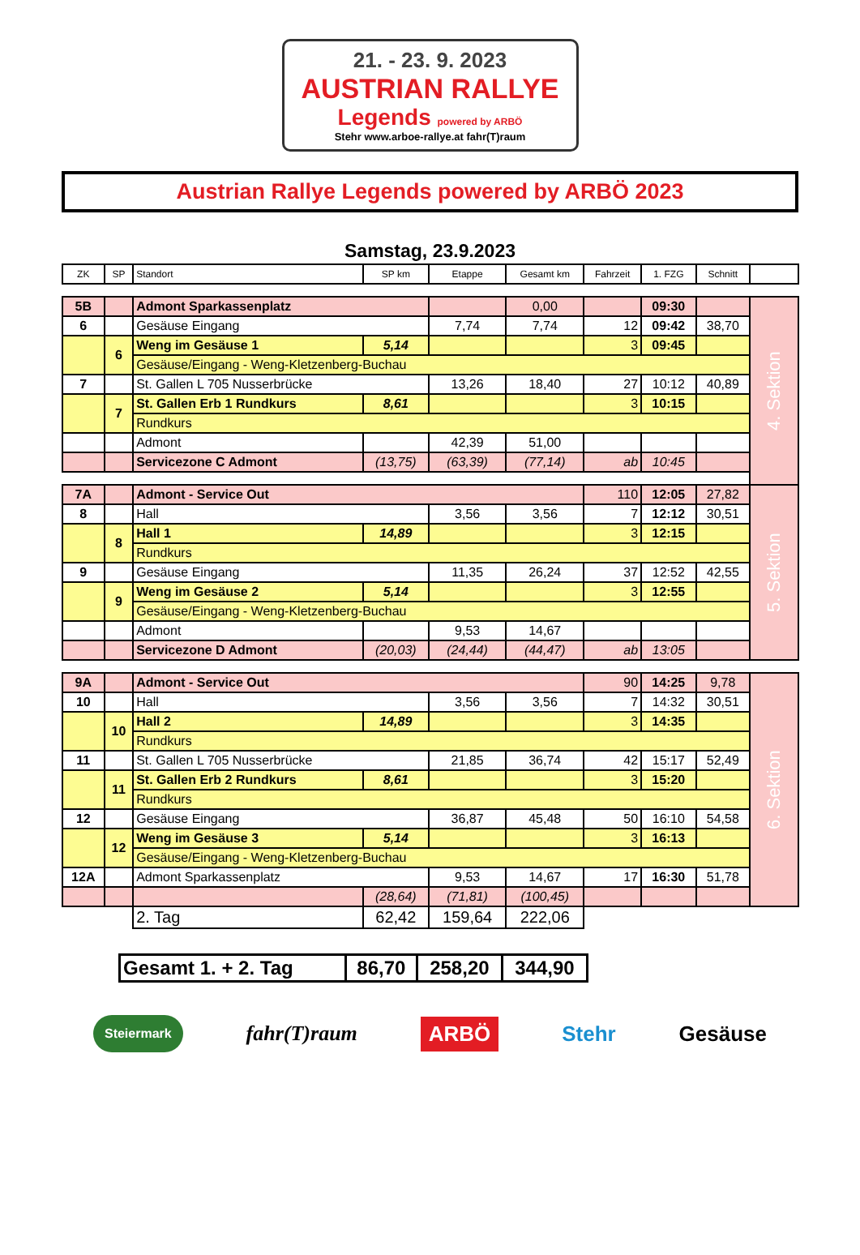21. - 23. 9. 2023
AUSTRIAN RALLYE
Legends powered by ARBÖ
Stehr www.arboe-rallye.at fahr(T)raum
Austrian Rallye Legends powered by ARBÖ 2023
Samstag, 23.9.2023
| ZK | SP | Standort | SP km | Etappe | Gesamt km | Fahrzeit | 1. FZG | Schnitt | |
| --- | --- | --- | --- | --- | --- | --- | --- | --- | --- |
| 5B | | Admont Sparkassenplatz | | | 0,00 | | 09:30 | | 4. Sektion |
| 6 | | Gesäuse Eingang | | 7,74 | 7,74 | 12 | 09:42 | 38,70 | |
| | 6 | Weng im Gesäuse 1 | 5,14 | | | 3 | 09:45 | | |
| | | Gesäuse/Eingang - Weng-Kletzenberg-Buchau | | | | | | | |
| 7 | | St. Gallen L 705 Nusserbrücke | | 13,26 | 18,40 | 27 | 10:12 | 40,89 | |
| | 7 | St. Gallen Erb 1 Rundkurs | 8,61 | | | 3 | 10:15 | | |
| | | Rundkurs | | | | | | | |
| | | Admont | | 42,39 | 51,00 | | | | |
| | | Servicezone C Admont | (13,75) | (63,39) | (77,14) | ab | 10:45 | | |
| 7A | | Admont - Service Out | | | | 110 | 12:05 | 27,82 | 5. Sektion |
| 8 | | Hall | | 3,56 | 3,56 | 7 | 12:12 | 30,51 | |
| | 8 | Hall 1 | 14,89 | | | 3 | 12:15 | | |
| | | Rundkurs | | | | | | | |
| 9 | | Gesäuse Eingang | | 11,35 | 26,24 | 37 | 12:52 | 42,55 | |
| | 9 | Weng im Gesäuse 2 | 5,14 | | | 3 | 12:55 | | |
| | | Gesäuse/Eingang - Weng-Kletzenberg-Buchau | | | | | | | |
| | | Admont | | 9,53 | 14,67 | | | | |
| | | Servicezone D Admont | (20,03) | (24,44) | (44,47) | ab | 13:05 | | |
| 9A | | Admont - Service Out | | | | 90 | 14:25 | 9,78 | 6. Sektion |
| 10 | | Hall | | 3,56 | 3,56 | 7 | 14:32 | 30,51 | |
| | 10 | Hall 2 | 14,89 | | | 3 | 14:35 | | |
| | | Rundkurs | | | | | | | |
| 11 | | St. Gallen L 705 Nusserbrücke | | 21,85 | 36,74 | 42 | 15:17 | 52,49 | |
| | 11 | St. Gallen Erb 2 Rundkurs | 8,61 | | | 3 | 15:20 | | |
| | | Rundkurs | | | | | | | |
| 12 | | Gesäuse Eingang | | 36,87 | 45,48 | 50 | 16:10 | 54,58 | |
| | 12 | Weng im Gesäuse 3 | 5,14 | | | 3 | 16:13 | | |
| | | Gesäuse/Eingang - Weng-Kletzenberg-Buchau | | | | | | | |
| 12A | | Admont Sparkassenplatz | | 9,53 | 14,67 | 17 | 16:30 | 51,78 | |
| | | | (28,64) | (71,81) | (100,45) | | | | |
| | | 2. Tag | 62,42 | 159,64 | 222,06 | | | | |
| Gesamt 1. + 2. Tag | 86,70 | 258,20 | 344,90 |
Steiermark fahr(T)raum ARBÖ Stehr Gesäuse